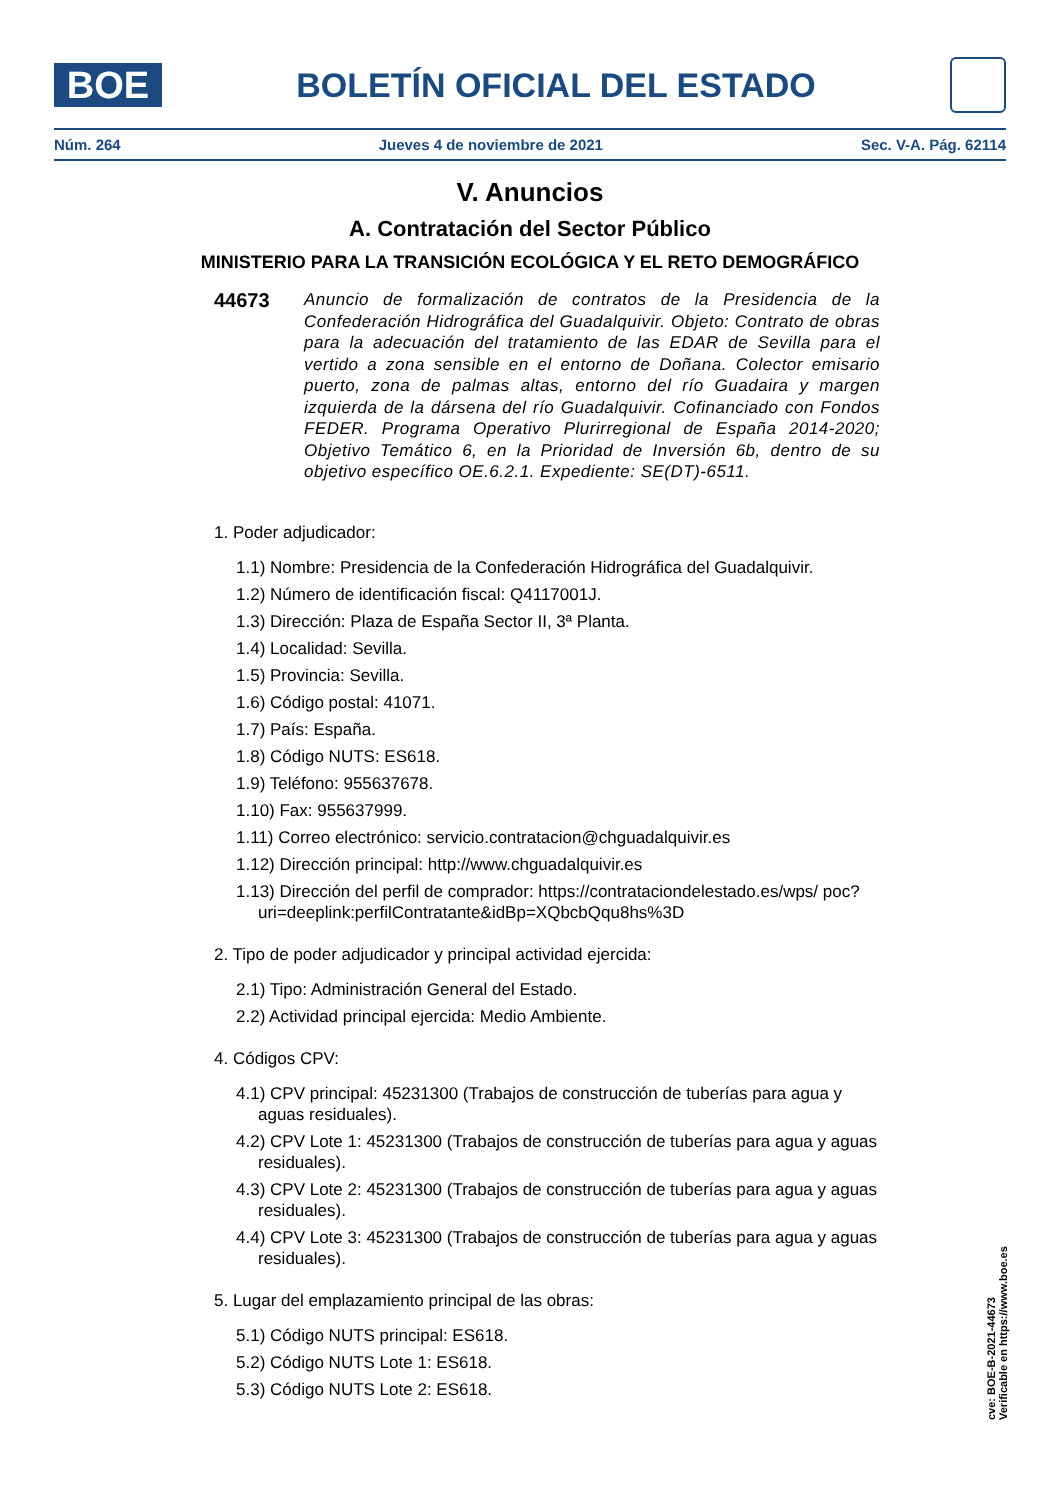BOE
BOLETÍN OFICIAL DEL ESTADO
Núm. 264 Jueves 4 de noviembre de 2021 Sec. V-A. Pág. 62114
V. Anuncios
A. Contratación del Sector Público
MINISTERIO PARA LA TRANSICIÓN ECOLÓGICA Y EL RETO DEMOGRÁFICO
44673
Anuncio de formalización de contratos de la Presidencia de la Confederación Hidrográfica del Guadalquivir. Objeto: Contrato de obras para la adecuación del tratamiento de las EDAR de Sevilla para el vertido a zona sensible en el entorno de Doñana. Colector emisario puerto, zona de palmas altas, entorno del río Guadaira y margen izquierda de la dársena del río Guadalquivir. Cofinanciado con Fondos FEDER. Programa Operativo Plurirregional de España 2014-2020; Objetivo Temático 6, en la Prioridad de Inversión 6b, dentro de su objetivo específico OE.6.2.1. Expediente: SE(DT)-6511.
1. Poder adjudicador:
1.1) Nombre: Presidencia de la Confederación Hidrográfica del Guadalquivir.
1.2) Número de identificación fiscal: Q4117001J.
1.3) Dirección: Plaza de España Sector II, 3ª Planta.
1.4) Localidad: Sevilla.
1.5) Provincia: Sevilla.
1.6) Código postal: 41071.
1.7) País: España.
1.8) Código NUTS: ES618.
1.9) Teléfono: 955637678.
1.10) Fax: 955637999.
1.11) Correo electrónico: servicio.contratacion@chguadalquivir.es
1.12) Dirección principal: http://www.chguadalquivir.es
1.13) Dirección del perfil de comprador: https://contrataciondelestado.es/wps/ poc?uri=deeplink:perfilContratante&idBp=XQbcbQqu8hs%3D
2. Tipo de poder adjudicador y principal actividad ejercida:
2.1) Tipo: Administración General del Estado.
2.2) Actividad principal ejercida: Medio Ambiente.
4. Códigos CPV:
4.1) CPV principal: 45231300 (Trabajos de construcción de tuberías para agua y aguas residuales).
4.2) CPV Lote 1: 45231300 (Trabajos de construcción de tuberías para agua y aguas residuales).
4.3) CPV Lote 2: 45231300 (Trabajos de construcción de tuberías para agua y aguas residuales).
4.4) CPV Lote 3: 45231300 (Trabajos de construcción de tuberías para agua y aguas residuales).
5. Lugar del emplazamiento principal de las obras:
5.1) Código NUTS principal: ES618.
5.2) Código NUTS Lote 1: ES618.
5.3) Código NUTS Lote 2: ES618.
cve: BOE-B-2021-44673
Verificable en https://www.boe.es